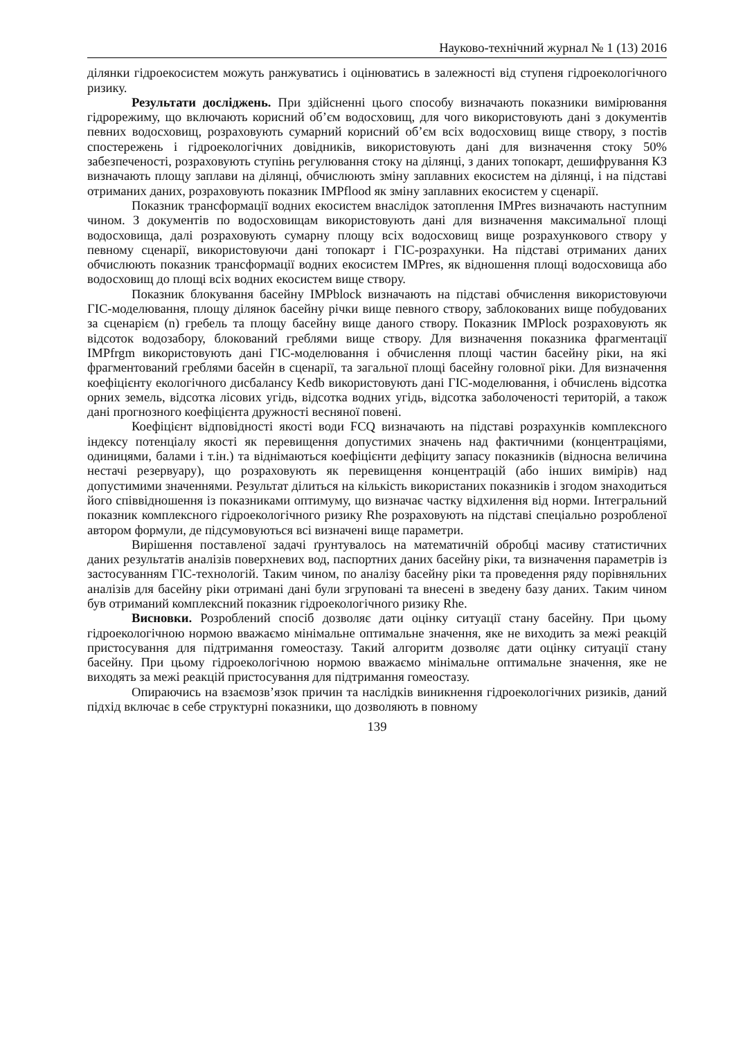Науково-технічний журнал № 1 (13) 2016
ділянки гідроекосистем можуть ранжуватись і оцінюватись в залежності від ступеня гідроекологічного ризику.
Результати досліджень. При здійсненні цього способу визначають показники вимірювання гідрорежиму, що включають корисний об’єм водосховищ, для чого використовують дані з документів певних водосховищ, розраховують сумарний корисний об’єм всіх водосховищ вище створу, з постів спостережень і гідроекологічних довідників, використовують дані для визначення стоку 50% забезпеченості, розраховують ступінь регулювання стоку на ділянці, з даних топокарт, дешифрування КЗ визначають площу заплави на ділянці, обчислюють зміну заплавних екосистем на ділянці, і на підставі отриманих даних, розраховують показник IMPflood як зміну заплавних екосистем у сценарії.
Показник трансформації водних екосистем внаслідок затоплення IMPres визначають наступним чином. З документів по водосховищам використовують дані для визначення максимальної площі водосховища, далі розраховують сумарну площу всіх водосховищ вище розрахункового створу у певному сценарії, використовуючи дані топокарт і ГІС-розрахунки. На підставі отриманих даних обчислюють показник трансформації водних екосистем IMPres, як відношення площі водосховища або водосховищ до площі всіх водних екосистем вище створу.
Показник блокування басейну IMPblock визначають на підставі обчислення використовуючи ГІС-моделювання, площу ділянок басейну річки вище певного створу, заблокованих вище побудованих за сценарієм (n) гребель та площу басейну вище даного створу. Показник IMPlock розраховують як відсоток водозабору, блокований греблями вище створу. Для визначення показника фрагментації IMPfrgm використовують дані ГІС-моделювання і обчислення площі частин басейну ріки, на які фрагментований греблями басейн в сценарії, та загальної площі басейну головної ріки. Для визначення коефіцієнту екологічного дисбалансу Kedb використовують дані ГІС-моделювання, і обчислень відсотка орних земель, відсотка лісових угідь, відсотка водних угідь, відсотка заболоченості територій, а також дані прогнозного коефіцієнта дружності весняної повені.
Коефіцієнт відповідності якості води FCQ визначають на підставі розрахунків комплексного індексу потенціалу якості як перевищення допустимих значень над фактичними (концентраціями, одиницями, балами і т.ін.) та віднімаються коефіцієнти дефіциту запасу показників (відносна величина нестачі резервуару), що розраховують як перевищення концентрацій (або інших вимірів) над допустимими значеннями. Результат ділиться на кількість використаних показників і згодом знаходиться його співвідношення із показниками оптимуму, що визначає частку відхилення від норми. Інтегральний показник комплексного гідроекологічного ризику Rhe розраховують на підставі спеціально розробленої автором формули, де підсумовуються всі визначені вище параметри.
Вирішення поставленої задачі ґрунтувалось на математичній обробці масиву статистичних даних результатів аналізів поверхневих вод, паспортних даних басейну ріки, та визначення параметрів із застосуванням ГІС-технологій. Таким чином, по аналізу басейну ріки та проведення ряду порівняльних аналізів для басейну ріки отримані дані були згруповані та внесені в зведену базу даних. Таким чином був отриманий комплексний показник гідроекологічного ризику Rhe.
Висновки. Розроблений спосіб дозволяє дати оцінку ситуації стану басейну. При цьому гідроекологічною нормою вважаємо мінімальне оптимальне значення, яке не виходить за межі реакцій пристосування для підтримання гомеостазу. Такий алгоритм дозволяє дати оцінку ситуації стану басейну. При цьому гідроекологічною нормою вважаємо мінімальне оптимальне значення, яке не виходять за межі реакцій пристосування для підтримання гомеостазу.
Опираючись на взаємозв’язок причин та наслідків виникнення гідроекологічних ризиків, даний підхід включає в себе структурні показники, що дозволяють в повному
139